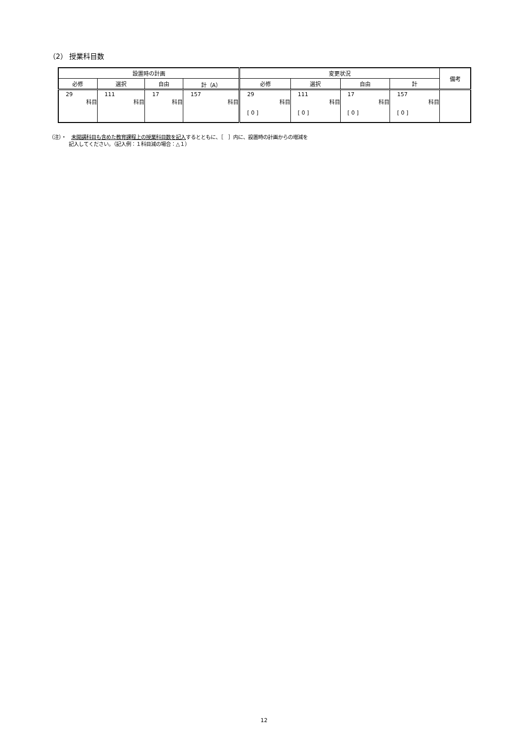（2） 授業科目数
| 設置時の計画 | | | | 変更状況 | | | | 備考 |
| --- | --- | --- | --- | --- | --- | --- | --- | --- |
| 必修 | 選択 | 自由 | 計（A） | 必修 | 選択 | 自由 | 計 | |
| 29 科目 | 111 科目 | 17 科目 | 157 科目 | 29 科目 [ 0 ] | 111 科目 [ 0 ] | 17 科目 [ 0 ] | 157 科目 [ 0 ] | |
（注）・　未開講科目も含めた教育課程上の授業科目数を記入するとともに、［　］内に、設置時の計画からの増減を
　　　　記入してください。（記入例：１科目減の場合：△１）
12